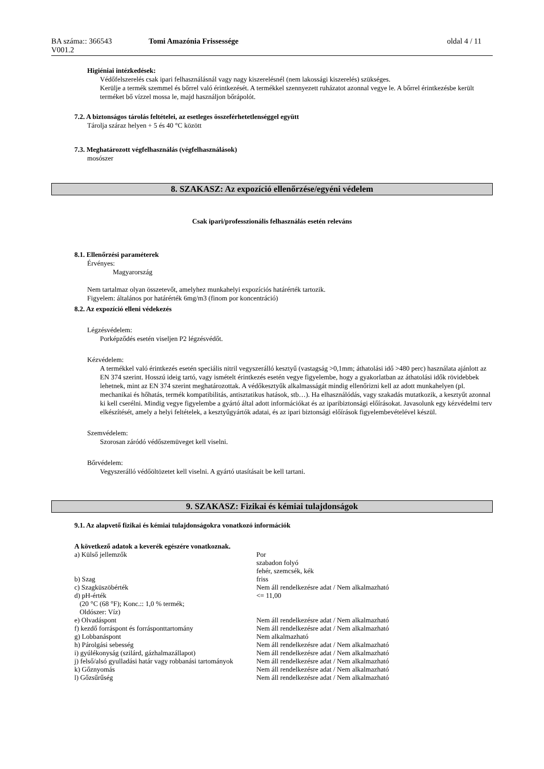BA száma:: 366543
V001.2
Tomi Amazónia Frissessége oldal 4 / 11
Higiéniai intézkedések:
Védőfelszerelés csak ipari felhasználásnál vagy nagy kiszerelésnél (nem lakossági kiszerelés) szükséges.
Kerülje a termék szemmel és bőrrel való érintkezését. A termékkel szennyezett ruházatot azonnal vegye le. A bőrrel érintkezésbe került terméket bő vízzel mossa le, majd használjon bőrápolót.
7.2. A biztonságos tárolás feltételei, az esetleges összeférhetetlenséggel együtt
Tárolja száraz helyen + 5 és 40 °C között
7.3. Meghatározott végfelhasználás (végfelhasználások)
mosószer
8. SZAKASZ: Az expozíció ellenőrzése/egyéni védelem
Csak ipari/professzionális felhasználás esetén releváns
8.1. Ellenőrzési paraméterek
Érvényes:
Magyarország
Nem tartalmaz olyan összetevőt, amelyhez munkahelyi expozíciós határérték tartozik.
Figyelem: általános por határérték 6mg/m3 (finom por koncentráció)
8.2. Az expozíció elleni védekezés
Légzésvédelem:
Porképződés esetén viseljen P2 légzésvédőt.
Kézvédelem:
A termékkel való érintkezés esetén speciális nitril vegyszerálló kesztyű (vastagság >0,1mm; áthatolási idő >480 perc) használata ajánlott az EN 374 szerint. Hosszú ideig tartó, vagy ismételt érintkezés esetén vegye figyelembe, hogy a gyakorlatban az áthatolási idők rövidebbek lehetnek, mint az EN 374 szerint meghatározottak. A védőkesztyűk alkalmasságát mindig ellenőrizni kell az adott munkahelyen (pl. mechanikai és hőhatás, termék kompatibilitás, antisztatikus hatások, stb…). Ha elhasználódás, vagy szakadás mutatkozik, a kesztyűt azonnal ki kell cserélni. Mindig vegye figyelembe a gyártó által adott információkat és az iparibiztonsági előírásokat. Javasolunk egy kézvédelmi terv elkészítését, amely a helyi feltételek, a kesztyűgyártók adatai, és az ipari biztonsági előírások figyelembevételével készül.
Szemvédelem:
Szorosan záródó védőszemüveget kell viselni.
Bőrvédelem:
Vegyszerálló védőöltözetet kell viselni. A gyártó utasításait be kell tartani.
9. SZAKASZ: Fizikai és kémiai tulajdonságok
9.1. Az alapvető fizikai és kémiai tulajdonságokra vonatkozó információk
A következő adatok a keverék egészére vonatkoznak.
| a) Külső jellemzők | Por szabadon folyó fehér, szemcsék, kék |
| b) Szag | friss |
| c) Szagküszöbérték | Nem áll rendelkezésre adat / Nem alkalmazható |
| d) pH-érték (20 °C (68 °F); Konc.:: 1,0 % termék; Oldószer: Víz) | <= 11,00 |
| e) Olvadáspont | Nem áll rendelkezésre adat / Nem alkalmazható |
| f) kezdő forráspont és forrásponttartomány | Nem áll rendelkezésre adat / Nem alkalmazható |
| g) Lobbanáspont | Nem alkalmazható |
| h) Párolgási sebesség | Nem áll rendelkezésre adat / Nem alkalmazható |
| i) gyúlékonyság (szilárd, gázhalmazállapot) | Nem áll rendelkezésre adat / Nem alkalmazható |
| j) felső/alsó gyulladási határ vagy robbanási tartományok | Nem áll rendelkezésre adat / Nem alkalmazható |
| k) Gőznyomás | Nem áll rendelkezésre adat / Nem alkalmazható |
| l) Gőzsűrűség | Nem áll rendelkezésre adat / Nem alkalmazható |